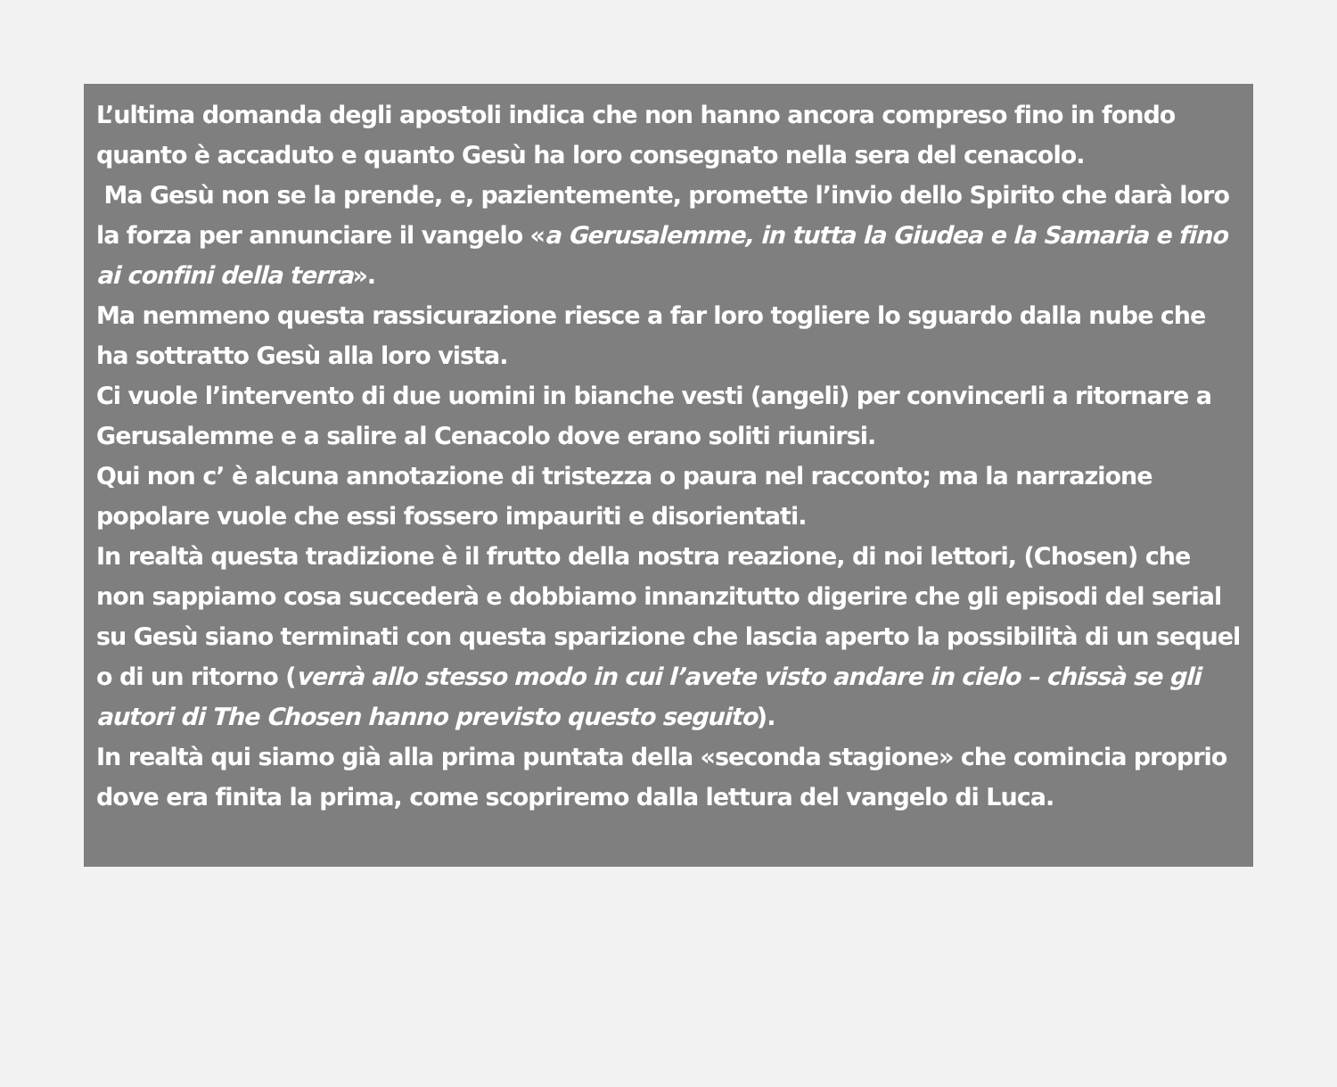L’ultima domanda degli apostoli indica che non hanno ancora compreso fino in fondo quanto è accaduto e quanto Gesù ha loro consegnato nella sera del cenacolo.
Ma Gesù non se la prende, e, pazientemente, promette l’invio dello Spirito che darà loro la forza per annunciare il vangelo «a Gerusalemme, in tutta la Giudea e la Samaria e fino ai confini della terra».
Ma nemmeno questa rassicurazione riesce a far loro togliere lo sguardo dalla nube che ha sottratto Gesù alla loro vista.
Ci vuole l’intervento di due uomini in bianche vesti (angeli) per convincerli a ritornare a Gerusalemme e a salire al Cenacolo dove erano soliti riunirsi.
Qui non c’ è alcuna annotazione di tristezza o paura nel racconto; ma la narrazione popolare vuole che essi fossero impauriti e disorientati.
In realtà questa tradizione è il frutto della nostra reazione, di noi lettori, (Chosen) che non sappiamo cosa succederà e dobbiamo innanzitutto digerire che gli episodi del serial su Gesù siano terminati con questa sparizione che lascia aperto la possibilità di un sequel o di un ritorno (verrà allo stesso modo in cui l’avete visto andare in cielo – chissà se gli autori di The Chosen hanno previsto questo seguito).
In realtà qui siamo già alla prima puntata della «seconda stagione» che comincia proprio dove era finita la prima, come scopriremo dalla lettura del vangelo di Luca.